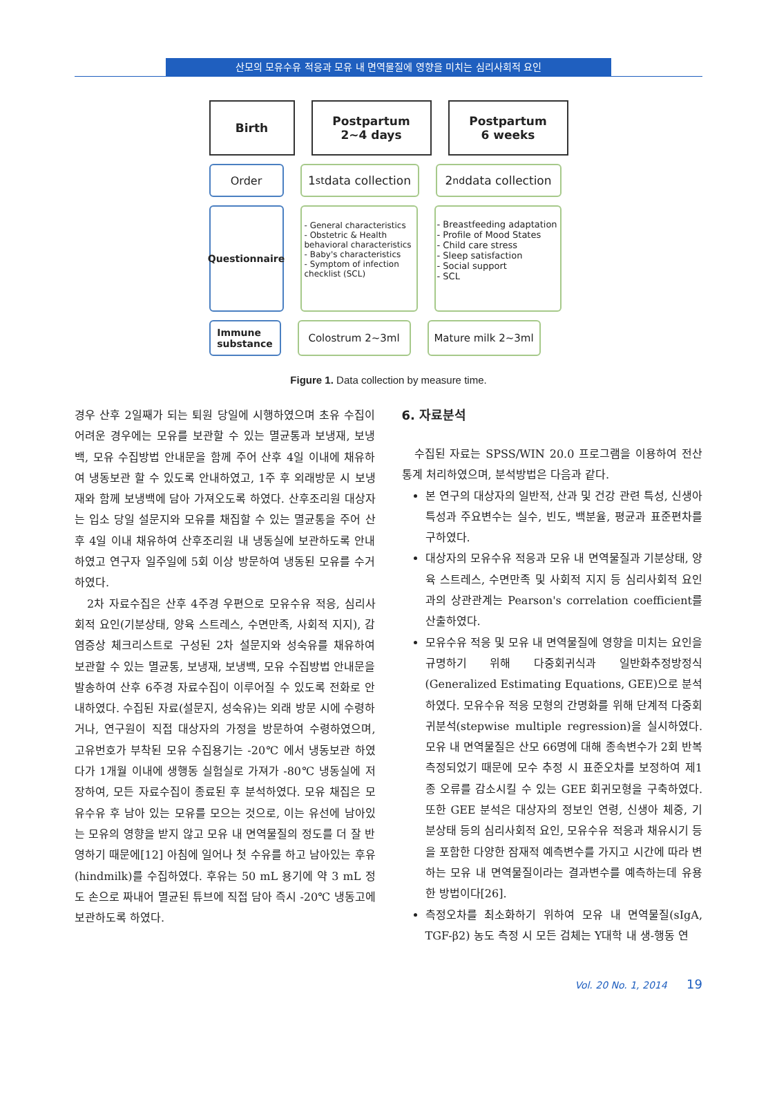산모의 모유수유 적응과 모유 내 면역물질에 영향을 미치는 심리사회적 요인
Birth
Postpartum
2~4 days
Postpartum
6 weeks
Order
1<sup>st</sup> data collection
2<sup>nd</sup> data collection
Questionnaire
- General characteristics
- Obstetric & Health behavioral characteristics
- Baby's characteristics
- Symptom of infection checklist (SCL)
- Breastfeeding adaptation
- Profile of Mood States
- Child care stress
- Sleep satisfaction
- Social support
- SCL
Immune
substance
Colostrum 2~3ml Mature milk 2~3ml
Figure 1. Data collection by measure time.
경우 산후 2일째가 되는 퇴원 당일에 시행하였으며 초유 수집이 어려운 경우에는 모유를 보관할 수 있는 멸균통과 보냉재, 보냉백, 모유 수집방법 안내문을 함께 주어 산후 4일 이내에 채유하여 냉동보관 할 수 있도록 안내하였고, 1주 후 외래방문 시 보냉재와 함께 보냉백에 담아 가져오도록 하였다. 산후조리원 대상자는 입소 당일 설문지와 모유를 채집할 수 있는 멸균통을 주어 산후 4일 이내 채유하여 산후조리원 내 냉동실에 보관하도록 안내하였고 연구자 일주일에 5회 이상 방문하여 냉동된 모유를 수거하였다.
2차 자료수집은 산후 4주경 우편으로 모유수유 적응, 심리사회적 요인(기분상태, 양육 스트레스, 수면만족, 사회적 지지), 감염증상 체크리스트로 구성된 2차 설문지와 성숙유를 채유하여 보관할 수 있는 멸균통, 보냉재, 보냉백, 모유 수집방법 안내문을 발송하여 산후 6주경 자료수집이 이루어질 수 있도록 전화로 안내하였다. 수집된 자료(설문지, 성숙유)는 외래 방문 시에 수령하거나, 연구원이 직접 대상자의 가정을 방문하여 수령하였으며, 고유번호가 부착된 모유 수집용기는 -20℃ 에서 냉동보관 하였다가 1개월 이내에 생행동 실험실로 가져가 -80℃ 냉동실에 저장하여, 모든 자료수집이 종료된 후 분석하였다. 모유 채집은 모유수유 후 남아 있는 모유를 모으는 것으로, 이는 유선에 남아있는 모유의 영향을 받지 않고 모유 내 면역물질의 정도를 더 잘 반영하기 때문에[12] 아침에 일어나 첫 수유를 하고 남아있는 후유(hindmilk)를 수집하였다. 후유는 50 mL 용기에 약 3 mL 정도 손으로 짜내어 멸균된 튜브에 직접 담아 즉시 -20℃ 냉동고에 보관하도록 하였다.
6. 자료분석
수집된 자료는 SPSS/WIN 20.0 프로그램을 이용하여 전산 통계 처리하였으며, 분석방법은 다음과 같다.
본 연구의 대상자의 일반적, 산과 및 건강 관련 특성, 신생아 특성과 주요변수는 실수, 빈도, 백분율, 평균과 표준편차를 구하였다.
대상자의 모유수유 적응과 모유 내 면역물질과 기분상태, 양육 스트레스, 수면만족 및 사회적 지지 등 심리사회적 요인과의 상관관계는 Pearson's correlation coefficient를 산출하였다.
모유수유 적응 및 모유 내 면역물질에 영향을 미치는 요인을 규명하기 위해 다중회귀식과 일반화추정방정식(Generalized Estimating Equations, GEE)으로 분석하였다. 모유수유 적응 모형의 간명화를 위해 단계적 다중회귀분석(stepwise multiple regression)을 실시하였다. 모유 내 면역물질은 산모 66명에 대해 종속변수가 2회 반복 측정되었기 때문에 모수 추정 시 표준오차를 보정하여 제1종 오류를 감소시킬 수 있는 GEE 회귀모형을 구축하였다. 또한 GEE 분석은 대상자의 정보인 연령, 신생아 체중, 기분상태 등의 심리사회적 요인, 모유수유 적응과 채유시기 등을 포함한 다양한 잠재적 예측변수를 가지고 시간에 따라 변하는 모유 내 면역물질이라는 결과변수를 예측하는데 유용한 방법이다[26].
측정오차를 최소화하기 위하여 모유 내 면역물질(sIgA, TGF-β2) 농도 측정 시 모든 검체는 Y대학 내 생-행동 연
Vol. 20 No. 1, 2014 19